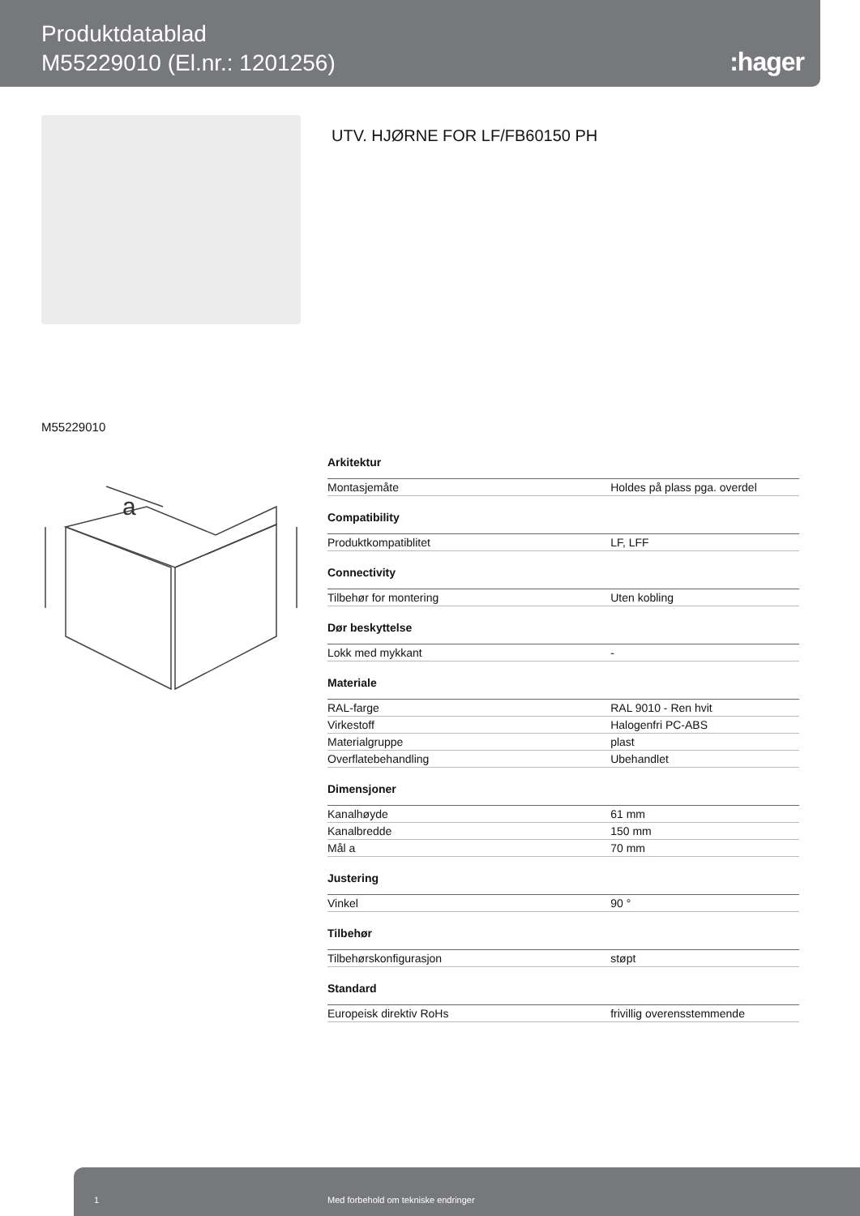Produktdatablad
M55229010 (El.nr.: 1201256)
:hager
UTV. HJØRNE FOR LF/FB60150 PH
M55229010
a
| Arkitektur | |
| --- | --- |
| Montasjemåte | Holdes på plass pga. overdel |
| Compatibility | |
| Produktkompatiblitet | LF, LFF |
| Connectivity | |
| Tilbehør for montering | Uten kobling |
| Dør beskyttelse | |
| Lokk med mykkant | - |
| Materiale | |
| RAL-farge | RAL 9010 - Ren hvit |
| Virkestoff | Halogenfri PC-ABS |
| Materialgruppe | plast |
| Overflatebehandling | Ubehandlet |
| Dimensjoner | |
| Kanalhøyde | 61 mm |
| Kanalbredde | 150 mm |
| Mål a | 70 mm |
| Justering | |
| Vinkel | 90 ° |
| Tilbehør | |
| Tilbehørskonfigurasjon | støpt |
| Standard | |
| Europeisk direktiv RoHs | frivillig overensstemmende |
1 Med forbehold om tekniske endringer